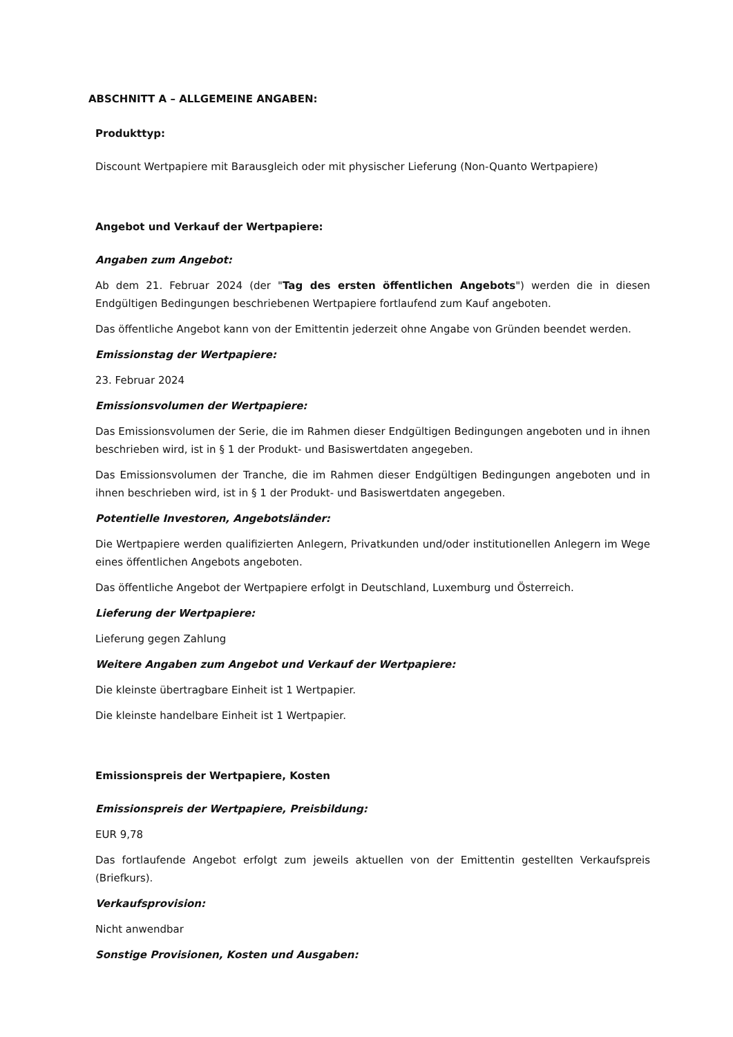ABSCHNITT A – ALLGEMEINE ANGABEN:
Produkttyp:
Discount Wertpapiere mit Barausgleich oder mit physischer Lieferung (Non-Quanto Wertpapiere)
Angebot und Verkauf der Wertpapiere:
Angaben zum Angebot:
Ab dem 21. Februar 2024 (der "Tag des ersten öffentlichen Angebots") werden die in diesen Endgültigen Bedingungen beschriebenen Wertpapiere fortlaufend zum Kauf angeboten.
Das öffentliche Angebot kann von der Emittentin jederzeit ohne Angabe von Gründen beendet werden.
Emissionstag der Wertpapiere:
23. Februar 2024
Emissionsvolumen der Wertpapiere:
Das Emissionsvolumen der Serie, die im Rahmen dieser Endgültigen Bedingungen angeboten und in ihnen beschrieben wird, ist in § 1 der Produkt- und Basiswertdaten angegeben.
Das Emissionsvolumen der Tranche, die im Rahmen dieser Endgültigen Bedingungen angeboten und in ihnen beschrieben wird, ist in § 1 der Produkt- und Basiswertdaten angegeben.
Potentielle Investoren, Angebotsländer:
Die Wertpapiere werden qualifizierten Anlegern, Privatkunden und/oder institutionellen Anlegern im Wege eines öffentlichen Angebots angeboten.
Das öffentliche Angebot der Wertpapiere erfolgt in Deutschland, Luxemburg und Österreich.
Lieferung der Wertpapiere:
Lieferung gegen Zahlung
Weitere Angaben zum Angebot und Verkauf der Wertpapiere:
Die kleinste übertragbare Einheit ist 1 Wertpapier.
Die kleinste handelbare Einheit ist 1 Wertpapier.
Emissionspreis der Wertpapiere, Kosten
Emissionspreis der Wertpapiere, Preisbildung:
EUR 9,78
Das fortlaufende Angebot erfolgt zum jeweils aktuellen von der Emittentin gestellten Verkaufspreis (Briefkurs).
Verkaufsprovision:
Nicht anwendbar
Sonstige Provisionen, Kosten und Ausgaben: